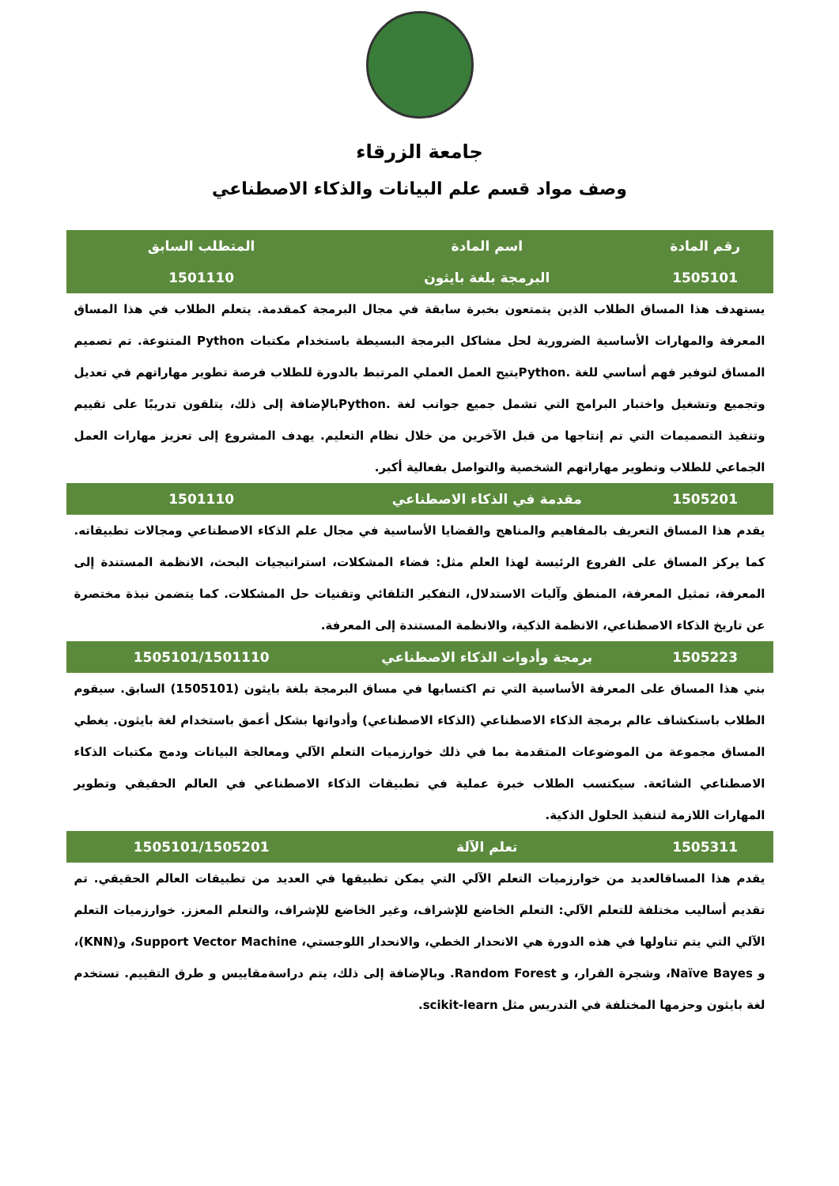جامعة الزرقاء
وصف مواد قسم علم البيانات والذكاء الاصطناعي
| رقم المادة | اسم المادة | المتطلب السابق |
| --- | --- | --- |
| 1505101 | البرمجة بلغة بايثون | 1501110 |
| يستهدف هذا المساق الطلاب الذين يتمتعون بخبرة سابقة في مجال البرمجة كمقدمة. يتعلم الطلاب في هذا المساق المعرفة والمهارات الأساسية الضرورية لحل مشاكل البرمجة البسيطة باستخدام مكتبات Python المتنوعة. تم تصميم المساق لتوفير فهم أساسي للغة .Pythonيتيح العمل العملي المرتبط بالدورة للطلاب فرصة تطوير مهاراتهم في تعديل وتجميع وتشغيل واختبار البرامج التي تشمل جميع جوانب لغة .Pythonبالإضافة إلى ذلك، يتلقون تدريبًا على تقييم وتنفيذ التصميمات التي تم إنتاجها من قبل الآخرين من خلال نظام التعليم. يهدف المشروع إلى تعزيز مهارات العمل الجماعي للطلاب وتطوير مهاراتهم الشخصية والتواصل بفعالية أكبر. | | |
| 1505201 | مقدمة في الذكاء الاصطناعي | 1501110 |
| يقدم هذا المساق التعريف بالمفاهيم والمناهج والقضايا الأساسية في مجال علم الذكاء الاصطناعي ومجالات تطبيقاته. كما يركز المساق على الفروع الرئيسة لهذا العلم مثل: فضاء المشكلات، استراتيجيات البحث، الانظمة المستندة إلى المعرفة، تمثيل المعرفة، المنطق وآليات الاستدلال، التفكير التلقائي وتقنيات حل المشكلات. كما يتضمن نبذة مختصرة عن تاريخ الذكاء الاصطناعي، الانظمة الذكية، والانظمة المستندة إلى المعرفة. | | |
| 1505223 | برمجة وأدوات الذكاء الاصطناعي | 1505101/1501110 |
| بني هذا المساق على المعرفة الأساسية التي تم اكتسابها في مساق البرمجة بلغة بايثون (1505101) السابق. سيقوم الطلاب باستكشاف عالم برمجة الذكاء الاصطناعي (الذكاء الاصطناعي) وأدواتها بشكل أعمق باستخدام لغة بايثون. يغطي المساق مجموعة من الموضوعات المتقدمة بما في ذلك خوارزميات التعلم الآلي ومعالجة البيانات ودمج مكتبات الذكاء الاصطناعي الشائعة. سيكتسب الطلاب خبرة عملية في تطبيقات الذكاء الاصطناعي في العالم الحقيقي وتطوير المهارات اللازمة لتنفيذ الحلول الذكية. | | |
| 1505311 | تعلم الآلة | 1505101/1505201 |
| يقدم هذا المساقالعديد من خوارزميات التعلم الآلي التي يمكن تطبيقها في العديد من تطبيقات العالم الحقيقي. تم تقديم أساليب مختلفة للتعلم الآلي: التعلم الخاضع للإشراف، وغير الخاضع للإشراف، والتعلم المعزز. خوارزميات التعلم الآلي التي يتم تناولها في هذه الدورة هي الانحدار الخطي، والانحدار اللوجستي، Support Vector Machine، و(KNN)، و Naïve Bayes، وشجرة القرار، و Random Forest. وبالإضافة إلى ذلك، يتم دراسةمقاييس و طرق التقييم. تستخدم لغة بايثون وحزمها المختلفة في التدريس مثل scikit-learn. | | |